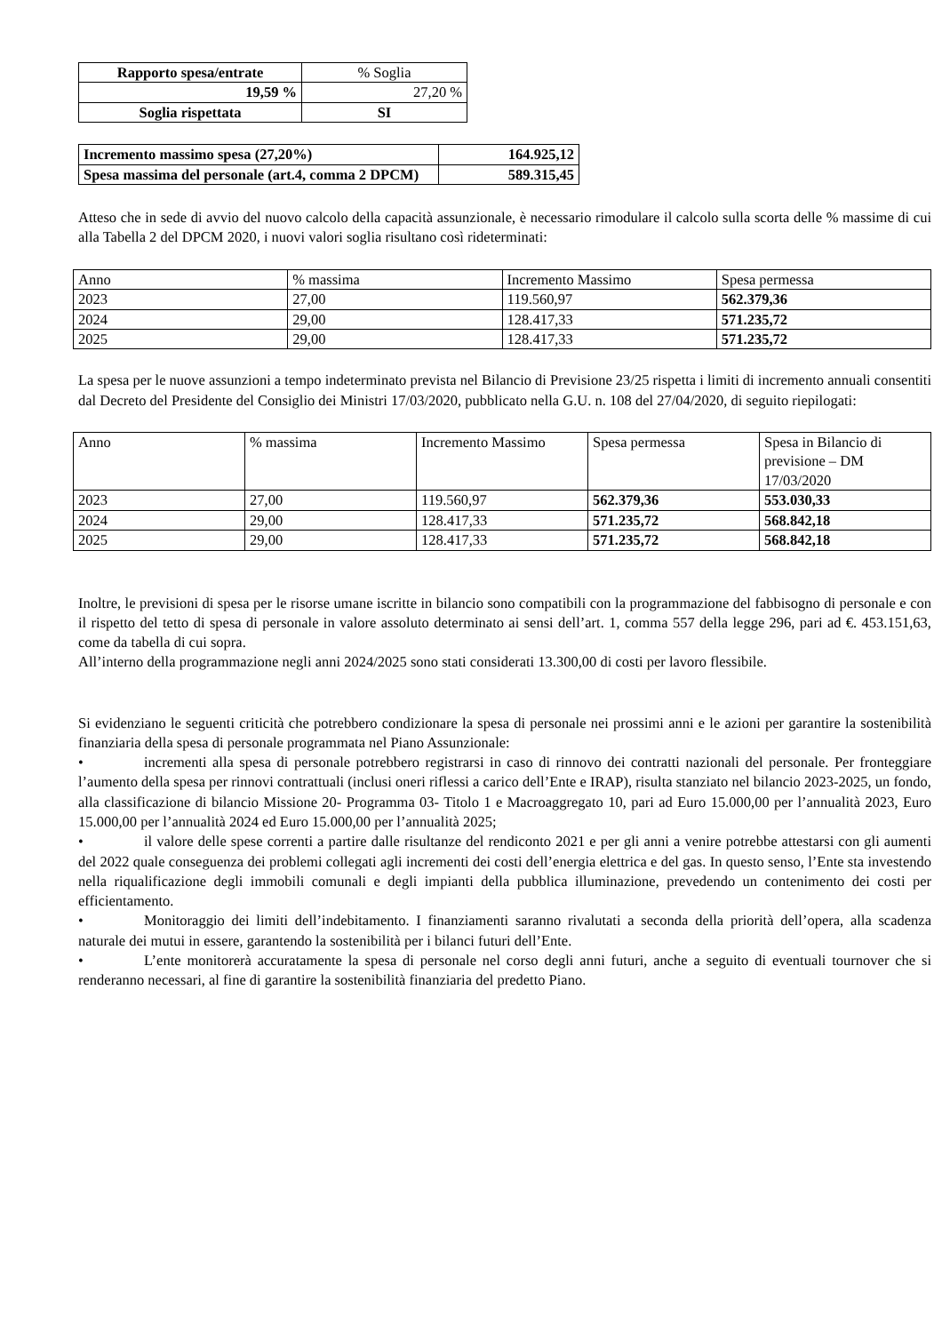| Rapporto spesa/entrate | % Soglia |
| 19,59 % | 27,20 % |
| Soglia rispettata | SI |
| Incremento massimo spesa (27,20%) | 164.925,12 |
| Spesa massima del personale (art.4, comma 2 DPCM) | 589.315,45 |
Atteso che in sede di avvio del nuovo calcolo della capacità assunzionale, è necessario rimodulare il calcolo sulla scorta delle % massime di cui alla Tabella 2 del DPCM 2020, i nuovi valori soglia risultano così rideterminati:
| Anno | % massima | Incremento Massimo | Spesa permessa |
| 2023 | 27,00 | 119.560,97 | 562.379,36 |
| 2024 | 29,00 | 128.417,33 | 571.235,72 |
| 2025 | 29,00 | 128.417,33 | 571.235,72 |
La spesa per le nuove assunzioni a tempo indeterminato prevista nel Bilancio di Previsione 23/25 rispetta i limiti di incremento annuali consentiti dal Decreto del Presidente del Consiglio dei Ministri 17/03/2020, pubblicato nella G.U. n. 108 del 27/04/2020, di seguito riepilogati:
| Anno | % massima | Incremento Massimo | Spesa permessa | Spesa in Bilancio di previsione – DM 17/03/2020 |
| 2023 | 27,00 | 119.560,97 | 562.379,36 | 553.030,33 |
| 2024 | 29,00 | 128.417,33 | 571.235,72 | 568.842,18 |
| 2025 | 29,00 | 128.417,33 | 571.235,72 | 568.842,18 |
Inoltre, le previsioni di spesa per le risorse umane iscritte in bilancio sono compatibili con la programmazione del fabbisogno di personale e con il rispetto del tetto di spesa di personale in valore assoluto determinato ai sensi dell’art. 1, comma 557 della legge 296, pari ad €. 453.151,63, come da tabella di cui sopra.
All’interno della programmazione negli anni 2024/2025 sono stati considerati 13.300,00 di costi per lavoro flessibile.
Si evidenziano le seguenti criticità che potrebbero condizionare la spesa di personale nei prossimi anni e le azioni per garantire la sostenibilità finanziaria della spesa di personale programmata nel Piano Assunzionale:
• incrementi alla spesa di personale potrebbero registrarsi in caso di rinnovo dei contratti nazionali del personale. Per fronteggiare l’aumento della spesa per rinnovi contrattuali (inclusi oneri riflessi a carico dell’Ente e IRAP), risulta stanziato nel bilancio 2023-2025, un fondo, alla classificazione di bilancio Missione 20- Programma 03- Titolo 1 e Macroaggregato 10, pari ad Euro 15.000,00 per l’annualità 2023, Euro 15.000,00 per l’annualità 2024 ed Euro 15.000,00 per l’annualità 2025;
• il valore delle spese correnti a partire dalle risultanze del rendiconto 2021 e per gli anni a venire potrebbe attestarsi con gli aumenti del 2022 quale conseguenza dei problemi collegati agli incrementi dei costi dell’energia elettrica e del gas. In questo senso, l’Ente sta investendo nella riqualificazione degli immobili comunali e degli impianti della pubblica illuminazione, prevedendo un contenimento dei costi per efficientamento.
• Monitoraggio dei limiti dell’indebitamento. I finanziamenti saranno rivalutati a seconda della priorità dell’opera, alla scadenza naturale dei mutui in essere, garantendo la sostenibilità per i bilanci futuri dell’Ente.
• L’ente monitorerà accuratamente la spesa di personale nel corso degli anni futuri, anche a seguito di eventuali tournover che si renderanno necessari, al fine di garantire la sostenibilità finanziaria del predetto Piano.